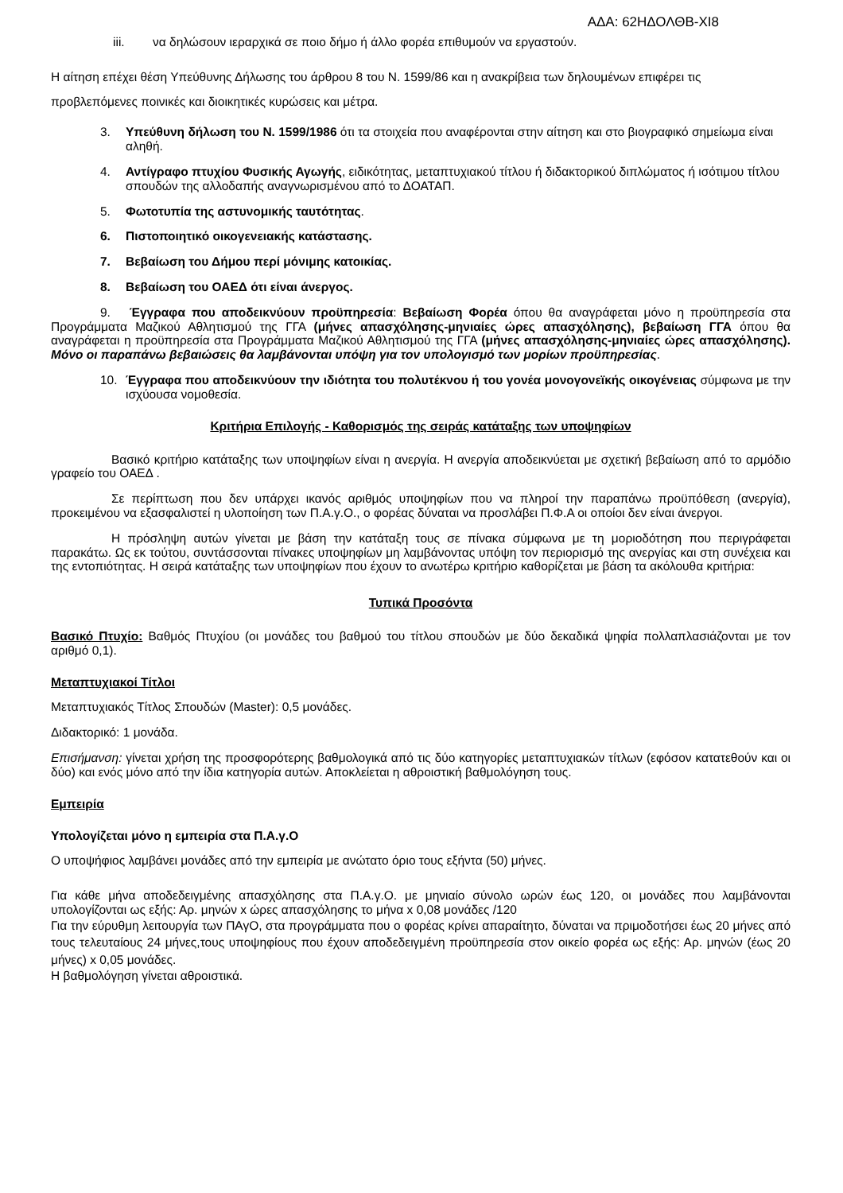ΑΔΑ: 62ΗΔΟΛΘΒ-ΧΙ8
iii. να δηλώσουν ιεραρχικά σε ποιο δήμο ή άλλο φορέα επιθυμούν να εργαστούν.
Η αίτηση επέχει θέση Υπεύθυνης Δήλωσης του άρθρου 8 του Ν. 1599/86 και η ανακρίβεια των δηλουμένων επιφέρει τις προβλεπόμενες ποινικές και διοικητικές κυρώσεις και μέτρα.
3. Υπεύθυνη δήλωση του Ν. 1599/1986 ότι τα στοιχεία που αναφέρονται στην αίτηση και στο βιογραφικό σημείωμα είναι αληθή.
4. Αντίγραφο πτυχίου Φυσικής Αγωγής, ειδικότητας, μεταπτυχιακού τίτλου ή διδακτορικού διπλώματος ή ισότιμου τίτλου σπουδών της αλλοδαπής αναγνωρισμένου από το ΔΟΑΤΑΠ.
5. Φωτοτυπία της αστυνομικής ταυτότητας.
6. Πιστοποιητικό οικογενειακής κατάστασης.
7. Βεβαίωση του Δήμου περί μόνιμης κατοικίας.
8. Βεβαίωση του ΟΑΕΔ ότι είναι άνεργος.
9. Έγγραφα που αποδεικνύουν προϋπηρεσία: Βεβαίωση Φορέα όπου θα αναγράφεται μόνο η προϋπηρεσία στα Προγράμματα Μαζικού Αθλητισμού της ΓΓΑ (μήνες απασχόλησης-μηνιαίες ώρες απασχόλησης), βεβαίωση ΓΓΑ όπου θα αναγράφεται η προϋπηρεσία στα Προγράμματα Μαζικού Αθλητισμού της ΓΓΑ (μήνες απασχόλησης-μηνιαίες ώρες απασχόλησης). Μόνο οι παραπάνω βεβαιώσεις θα λαμβάνονται υπόψη για τον υπολογισμό των μορίων προϋπηρεσίας.
10. Έγγραφα που αποδεικνύουν την ιδιότητα του πολυτέκνου ή του γονέα μονογονεϊκής οικογένειας σύμφωνα με την ισχύουσα νομοθεσία.
Κριτήρια Επιλογής - Καθορισμός της σειράς κατάταξης των υποψηφίων
Βασικό κριτήριο κατάταξης των υποψηφίων είναι η ανεργία. Η ανεργία αποδεικνύεται με σχετική βεβαίωση από το αρμόδιο γραφείο του ΟΑΕΔ .
Σε περίπτωση που δεν υπάρχει ικανός αριθμός υποψηφίων που να πληροί την παραπάνω προϋπόθεση (ανεργία), προκειμένου να εξασφαλιστεί η υλοποίηση των Π.Α.γ.Ο., ο φορέας δύναται να προσλάβει Π.Φ.Α οι οποίοι δεν είναι άνεργοι.
Η πρόσληψη αυτών γίνεται με βάση την κατάταξη τους σε πίνακα σύμφωνα με τη μοριοδότηση που περιγράφεται παρακάτω. Ως εκ τούτου, συντάσσονται πίνακες υποψηφίων μη λαμβάνοντας υπόψη τον περιορισμό της ανεργίας και στη συνέχεια και της εντοπιότητας. Η σειρά κατάταξης των υποψηφίων που έχουν το ανωτέρω κριτήριο καθορίζεται με βάση τα ακόλουθα κριτήρια:
Τυπικά Προσόντα
Βασικό Πτυχίο: Βαθμός Πτυχίου (οι μονάδες του βαθμού του τίτλου σπουδών με δύο δεκαδικά ψηφία πολλαπλασιάζονται με τον αριθμό 0,1).
Μεταπτυχιακοί Τίτλοι
Μεταπτυχιακός Τίτλος Σπουδών (Master): 0,5 μονάδες.
Διδακτορικό: 1 μονάδα.
Επισήμανση: γίνεται χρήση της προσφορότερης βαθμολογικά από τις δύο κατηγορίες μεταπτυχιακών τίτλων (εφόσον κατατεθούν και οι δύο) και ενός μόνο από την ίδια κατηγορία αυτών. Αποκλείεται η αθροιστική βαθμολόγηση τους.
Εμπειρία
Υπολογίζεται μόνο η εμπειρία στα Π.Α.γ.Ο
Ο υποψήφιος λαμβάνει μονάδες από την εμπειρία με ανώτατο όριο τους εξήντα (50) μήνες.
Για κάθε μήνα αποδεδειγμένης απασχόλησης στα Π.Α.γ.Ο. με μηνιαίο σύνολο ωρών έως 120, οι μονάδες που λαμβάνονται υπολογίζονται ως εξής: Αρ. μηνών x ώρες απασχόλησης το μήνα x 0,08 μονάδες /120
Για την εύρυθμη λειτουργία των ΠΑγΟ, στα προγράμματα που ο φορέας κρίνει απαραίτητο, δύναται να πριμοδοτήσει έως 20 μήνες από τους τελευταίους 24 μήνες,τους υποψηφίους που έχουν αποδεδειγμένη προϋπηρεσία στον οικείο φορέα ως εξής: Αρ. μηνών (έως 20 μήνες) x 0,05 μονάδες.
Η βαθμολόγηση γίνεται αθροιστικά.